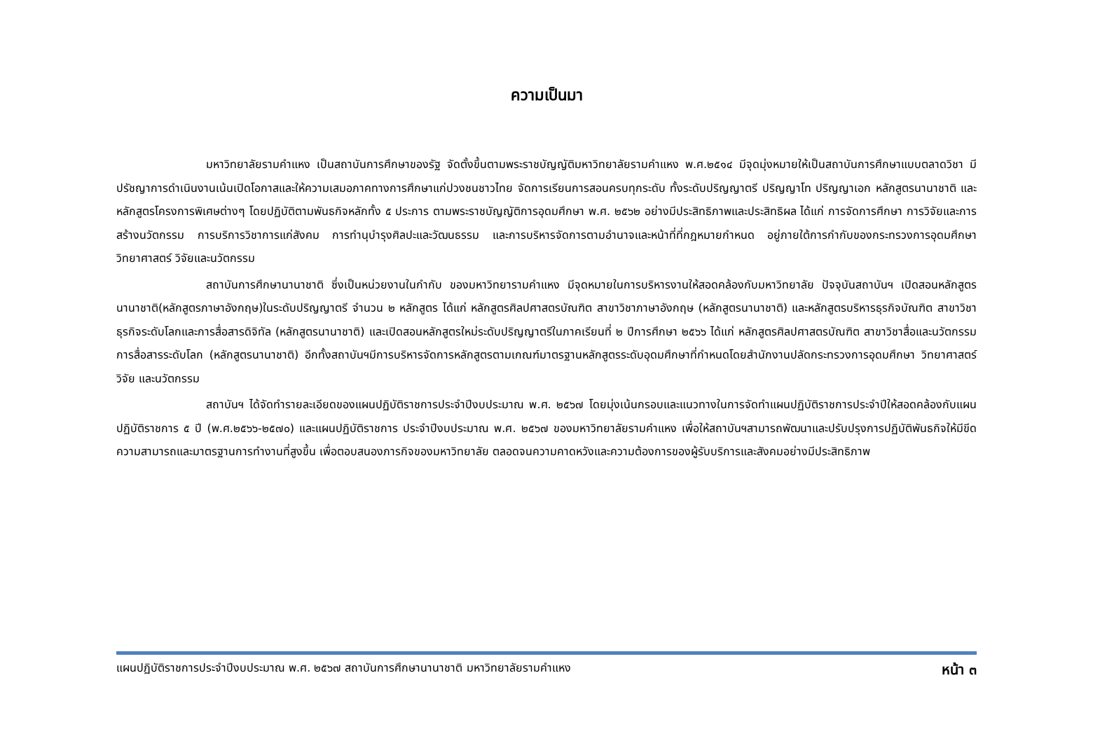ความเป็นมา
มหาวิทยาลัยรามคำแหง เป็นสถาบันการศึกษาของรัฐ จัดตั้งขึ้นตามพระราชบัญญัติมหาวิทยาลัยรามคำแหง พ.ศ.๒๕๑๔ มีจุดมุ่งหมายให้เป็นสถาบันการศึกษาแบบตลาดวิชา มีปรัชญาการดำเนินงานเน้นเปิดโอกาสและให้ความเสมอภาคทางการศึกษาแก่ปวงชนชาวไทย จัดการเรียนการสอนครบทุกระดับ ทั้งระดับปริญญาตรี ปริญญาโท ปริญญาเอก หลักสูตรนานาชาติ และหลักสูตรโครงการพิเศษต่างๆ โดยปฏิบัติตามพันธกิจหลักทั้ง ๕ ประการ ตามพระราชบัญญัติการอุดมศึกษา พ.ศ. ๒๕๖๒ อย่างมีประสิทธิภาพและประสิทธิผล ได้แก่ การจัดการศึกษา การวิจัยและการสร้างนวัตกรรม การบริการวิชาการแก่สังคม การทำนุบำรุงศิลปะและวัฒนธรรม และการบริหารจัดการตามอำนาจและหน้าที่ที่กฎหมายกำหนด อยู่ภายใต้การกำกับของกระทรวงการอุดมศึกษา วิทยาศาสตร์ วิจัยและนวัตกรรม
สถาบันการศึกษานานาชาติ ซึ่งเป็นหน่วยงานในกำกับ ของมหาวิทยารามคำแหง มีจุดหมายในการบริหารงานให้สอดคล้องกับมหาวิทยาลัย ปัจจุบันสถาบันฯ เปิดสอนหลักสูตรนานาชาติ(หลักสูตรภาษาอังกฤษ)ในระดับปริญญาตรี จำนวน ๒ หลักสูตร ได้แก่ หลักสูตรศิลปศาสตรบัณฑิต สาขาวิชาภาษาอังกฤษ (หลักสูตรนานาชาติ) และหลักสูตรบริหารธุรกิจบัณฑิต สาขาวิชาธุรกิจระดับโลกและการสื่อสารดิจิทัล (หลักสูตรนานาชาติ) และเปิดสอนหลักสูตรใหม่ระดับปริญญาตรีในภาคเรียนที่ ๒ ปีการศึกษา ๒๕๖๖ ได้แก่ หลักสูตรศิลปศาสตรบัณฑิต สาขาวิชาสื่อและนวัตกรรมการสื่อสารระดับโลก (หลักสูตรนานาชาติ) อีกทั้งสถาบันฯมีการบริหารจัดการหลักสูตรตามเกณฑ์มาตรฐานหลักสูตรระดับอุดมศึกษาที่กำหนดโดยสำนักงานปลัดกระทรวงการอุดมศึกษา วิทยาศาสตร์ วิจัย และนวัตกรรม
สถาบันฯ ได้จัดทำรายละเอียดของแผนปฏิบัติราชการประจำปีงบประมาณ พ.ศ. ๒๕๖๗ โดยมุ่งเน้นกรอบและแนวทางในการจัดทำแผนปฏิบัติราชการประจำปีให้สอดคล้องกับแผนปฏิบัติราชการ ๕ ปี (พ.ศ.๒๕๖๖-๒๕๗๐) และแผนปฏิบัติราชการ ประจำปีงบประมาณ พ.ศ. ๒๕๖๗ ของมหาวิทยาลัยรามคำแหง เพื่อให้สถาบันฯสามารถพัฒนาและปรับปรุงการปฏิบัติพันธกิจให้มีขีดความสามารถและมาตรฐานการทำงานที่สูงขึ้น เพื่อตอบสนองภารกิจของมหาวิทยาลัย ตลอดจนความคาดหวังและความต้องการของผู้รับบริการและสังคมอย่างมีประสิทธิภาพ
แผนปฏิบัติราชการประจำปีงบประมาณ พ.ศ. ๒๕๖๗ สถาบันการศึกษานานาชาติ มหาวิทยาลัยรามคำแหง หน้า ๓